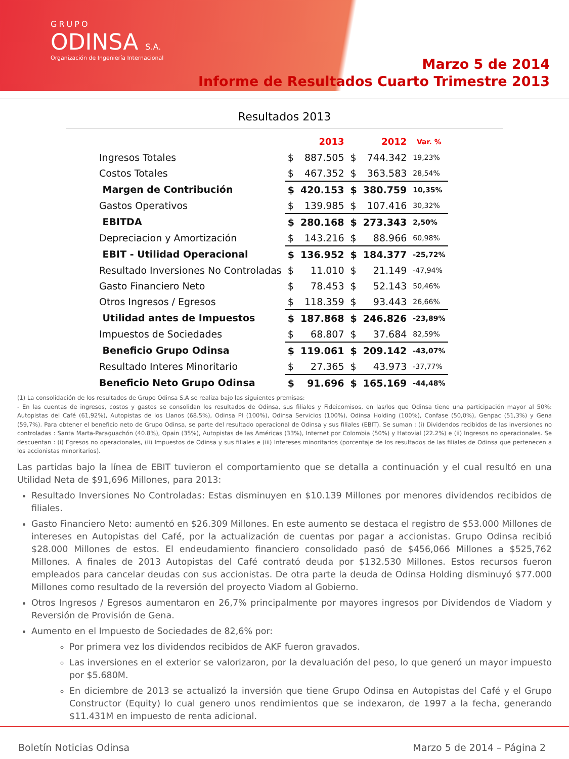GRUPO
ODINSA S.A.
Organización de Ingeniería Internacional
Marzo 5 de 2014
Informe de Resultados Cuarto Trimestre 2013
Resultados 2013
| | | 2013 | | 2012 | Var. % |
| --- | --- | --- | --- | --- | --- |
| Ingresos Totales | $ | 887.505 | $ | 744.342 | 19,23% |
| Costos Totales | $ | 467.352 | $ | 363.583 | 28,54% |
| Margen de Contribución | $ | 420.153 | $ | 380.759 | 10,35% |
| Gastos Operativos | $ | 139.985 | $ | 107.416 | 30,32% |
| EBITDA | $ | 280.168 | $ | 273.343 | 2,50% |
| Depreciacion y Amortización | $ | 143.216 | $ | 88.966 | 60,98% |
| EBIT - Utilidad Operacional | $ | 136.952 | $ | 184.377 | -25,72% |
| Resultado Inversiones No Controladas | $ | 11.010 | $ | 21.149 | -47,94% |
| Gasto Financiero Neto | $ | 78.453 | $ | 52.143 | 50,46% |
| Otros Ingresos / Egresos | $ | 118.359 | $ | 93.443 | 26,66% |
| Utilidad antes de Impuestos | $ | 187.868 | $ | 246.826 | -23,89% |
| Impuestos de Sociedades | $ | 68.807 | $ | 37.684 | 82,59% |
| Beneficio Grupo Odinsa | $ | 119.061 | $ | 209.142 | -43,07% |
| Resultado Interes Minoritario | $ | 27.365 | $ | 43.973 | -37,77% |
| Beneficio Neto Grupo Odinsa | $ | 91.696 | $ | 165.169 | -44,48% |
(1) La consolidación de los resultados de Grupo Odinsa S.A se realiza bajo las siguientes premisas:
- En las cuentas de ingresos, costos y gastos se consolidan los resultados de Odinsa, sus filiales y Fideicomisos, en las/los que Odinsa tiene una participación mayor al 50%: Autopistas del Café (61,92%), Autopistas de los Llanos (68.5%), Odinsa PI (100%), Odinsa Servicios (100%), Odinsa Holding (100%), Confase (50,0%), Genpac (51,3%) y Gena (59,7%). Para obtener el beneficio neto de Grupo Odinsa, se parte del resultado operacional de Odinsa y sus filiales (EBIT). Se suman : (i) Dividendos recibidos de las inversiones no controladas : Santa Marta-Paraguachón (40.8%), Opain (35%), Autopistas de las Américas (33%), Internet por Colombia (50%) y Hatovial (22.2%) e (ii) Ingresos no operacionales. Se descuentan : (i) Egresos no operacionales, (ii) Impuestos de Odinsa y sus filiales e (iii) Intereses minoritarios (porcentaje de los resultados de las filiales de Odinsa que pertenecen a los accionistas minoritarios).
Las partidas bajo la línea de EBIT tuvieron el comportamiento que se detalla a continuación y el cual resultó en una Utilidad Neta de $91,696 Millones, para 2013:
Resultado Inversiones No Controladas: Estas disminuyen en $10.139 Millones por menores dividendos recibidos de filiales.
Gasto Financiero Neto: aumentó en $26.309 Millones. En este aumento se destaca el registro de $53.000 Millones de intereses en Autopistas del Café, por la actualización de cuentas por pagar a accionistas. Grupo Odinsa recibió $28.000 Millones de estos. El endeudamiento financiero consolidado pasó de $456,066 Millones a $525,762 Millones. A finales de 2013 Autopistas del Café contrató deuda por $132.530 Millones. Estos recursos fueron empleados para cancelar deudas con sus accionistas. De otra parte la deuda de Odinsa Holding disminuyó $77.000 Millones como resultado de la reversión del proyecto Viadom al Gobierno.
Otros Ingresos / Egresos aumentaron en 26,7% principalmente por mayores ingresos por Dividendos de Viadom y Reversión de Provisión de Gena.
Aumento en el Impuesto de Sociedades de 82,6% por:
Por primera vez los dividendos recibidos de AKF fueron gravados.
Las inversiones en el exterior se valorizaron, por la devaluación del peso, lo que generó un mayor impuesto por $5.680M.
En diciembre de 2013 se actualizó la inversión que tiene Grupo Odinsa en Autopistas del Café y el Grupo Constructor (Equity) lo cual genero unos rendimientos que se indexaron, de 1997 a la fecha, generando $11.431M en impuesto de renta adicional.
Boletín Noticias Odinsa Marzo 5 de 2014 – Página 2